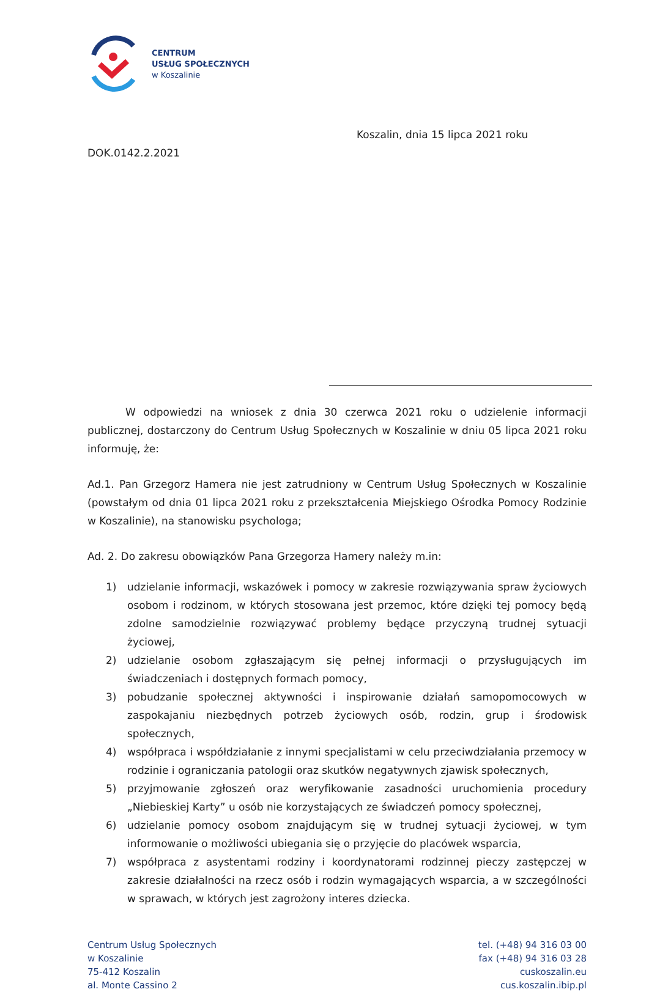CENTRUM
USŁUG SPOŁECZNYCH
w Koszalinie
Koszalin, dnia 15 lipca 2021 roku
DOK.0142.2.2021
W odpowiedzi na wniosek z dnia 30 czerwca 2021 roku o udzielenie informacji publicznej, dostarczony do Centrum Usług Społecznych w Koszalinie w dniu 05 lipca 2021 roku informuję, że:
Ad.1. Pan Grzegorz Hamera nie jest zatrudniony w Centrum Usług Społecznych w Koszalinie (powstałym od dnia 01 lipca 2021 roku z przekształcenia Miejskiego Ośrodka Pomocy Rodzinie w Koszalinie), na stanowisku psychologa;
Ad. 2. Do zakresu obowiązków Pana Grzegorza Hamery należy m.in:
1) udzielanie informacji, wskazówek i pomocy w zakresie rozwiązywania spraw życiowych osobom i rodzinom, w których stosowana jest przemoc, które dzięki tej pomocy będą zdolne samodzielnie rozwiązywać problemy będące przyczyną trudnej sytuacji życiowej,
2) udzielanie osobom zgłaszającym się pełnej informacji o przysługujących im świadczeniach i dostępnych formach pomocy,
3) pobudzanie społecznej aktywności i inspirowanie działań samopomocowych w zaspokajaniu niezbędnych potrzeb życiowych osób, rodzin, grup i środowisk społecznych,
4) współpraca i współdziałanie z innymi specjalistami w celu przeciwdziałania przemocy w rodzinie i ograniczania patologii oraz skutków negatywnych zjawisk społecznych,
5) przyjmowanie zgłoszeń oraz weryfikowanie zasadności uruchomienia procedury „Niebieskiej Karty” u osób nie korzystających ze świadczeń pomocy społecznej,
6) udzielanie pomocy osobom znajdującym się w trudnej sytuacji życiowej, w tym informowanie o możliwości ubiegania się o przyjęcie do placówek wsparcia,
7) współpraca z asystentami rodziny i koordynatorami rodzinnej pieczy zastępczej w zakresie działalności na rzecz osób i rodzin wymagających wsparcia, a w szczególności w sprawach, w których jest zagrożony interes dziecka.
Centrum Usług Społecznych
w Koszalinie
75-412 Koszalin
al. Monte Cassino 2
tel. (+48) 94 316 03 00
fax (+48) 94 316 03 28
cuskoszalin.eu
cus.koszalin.ibip.pl